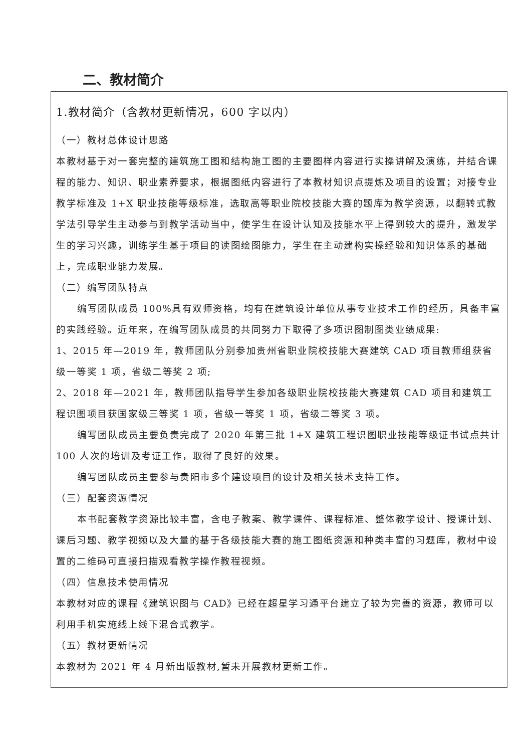二、教材简介
1.教材简介（含教材更新情况，600 字以内）
（一）教材总体设计思路
本教材基于对一套完整的建筑施工图和结构施工图的主要图样内容进行实操讲解及演练，并结合课程的能力、知识、职业素养要求，根据图纸内容进行了本教材知识点提炼及项目的设置；对接专业教学标准及 1+X 职业技能等级标准，选取高等职业院校技能大赛的题库为教学资源，以翻转式教学法引导学生主动参与到教学活动当中，使学生在设计认知及技能水平上得到较大的提升，激发学生的学习兴趣，训练学生基于项目的读图绘图能力，学生在主动建构实操经验和知识体系的基础上，完成职业能力发展。
（二）编写团队特点
编写团队成员 100%具有双师资格，均有在建筑设计单位从事专业技术工作的经历，具备丰富的实践经验。近年来，在编写团队成员的共同努力下取得了多项识图制图类业绩成果:
1、2015 年—2019 年，教师团队分别参加贵州省职业院校技能大赛建筑 CAD 项目教师组获省级一等奖 1 项，省级二等奖 2 项;
2、2018 年—2021 年，教师团队指导学生参加各级职业院校技能大赛建筑 CAD 项目和建筑工程识图项目获国家级三等奖 1 项，省级一等奖 1 项，省级二等奖 3 项。
编写团队成员主要负责完成了 2020 年第三批 1+X 建筑工程识图职业技能等级证书试点共计 100 人次的培训及考证工作，取得了良好的效果。
编写团队成员主要参与贵阳市多个建设项目的设计及相关技术支持工作。
（三）配套资源情况
本书配套教学资源比较丰富，含电子教案、教学课件、课程标准、整体教学设计、授课计划、课后习题、教学视频以及大量的基于各级技能大赛的施工图纸资源和种类丰富的习题库，教材中设置的二维码可直接扫描观看教学操作教程视频。
（四）信息技术使用情况
本教材对应的课程《建筑识图与 CAD》已经在超星学习通平台建立了较为完善的资源，教师可以利用手机实施线上线下混合式教学。
（五）教材更新情况
本教材为 2021 年 4 月新出版教材,暂未开展教材更新工作。